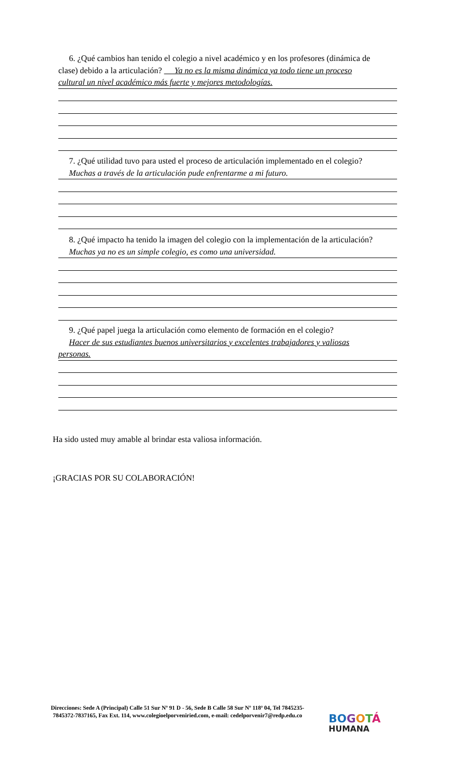6. ¿Qué cambios han tenido el colegio a nivel académico y en los profesores (dinámica de
clase) debido a la articulación? Ya no es la misma dinámica ya todo tiene un proceso
cultural un nivel académico más fuerte y mejores metodologías.
7. ¿Qué utilidad tuvo para usted el proceso de articulación implementado en el colegio?
Muchas a través de la articulación pude enfrentarme a mi futuro.
8. ¿Qué impacto ha tenido la imagen del colegio con la implementación de la articulación?
Muchas ya no es un simple colegio, es como una universidad.
9. ¿Qué papel juega la articulación como elemento de formación en el colegio?
Hacer de sus estudiantes buenos universitarios y excelentes trabajadores y valiosas
personas.
Ha sido usted muy amable al brindar esta valiosa información.
¡GRACIAS POR SU COLABORACIÓN!
Direcciones: Sede A (Principal) Calle 51 Sur Nº 91 D - 56, Sede B Calle 58 Sur Nº 118ª 04, Tel 7845235-7845372-7837165, Fax Ext. 114, www.colegioelporveniried.com, e-mail: cedelporvenir7@redp.edu.co
BO GOTÁ
HUMANA